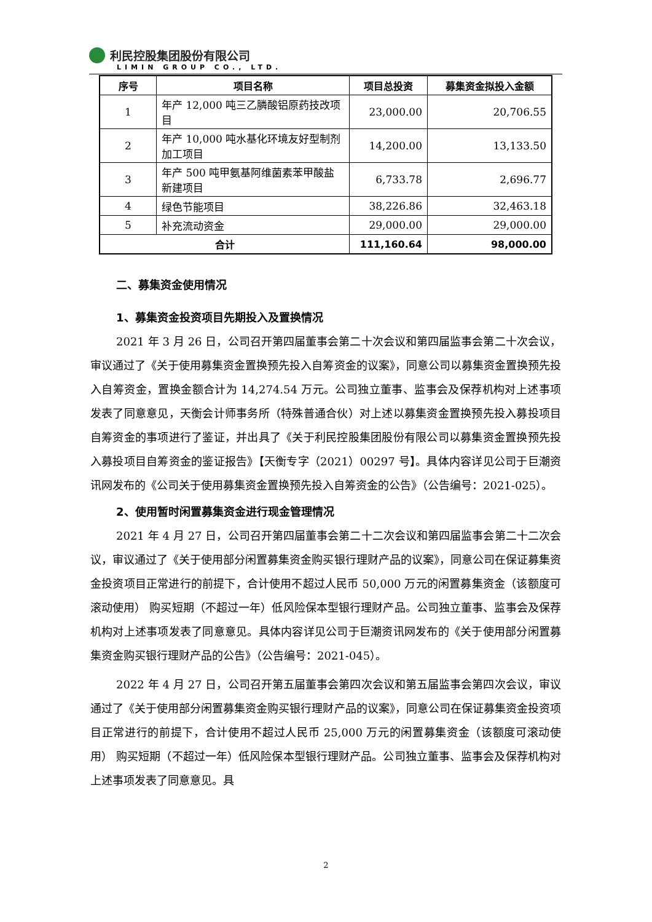利民控股集团股份有限公司
LIMIN GROUP CO., LTD.
| 序号 | 项目名称 | 项目总投资 | 募集资金拟投入金额 |
| --- | --- | --- | --- |
| 1 | 年产 12,000 吨三乙膦酸铝原药技改项目 | 23,000.00 | 20,706.55 |
| 2 | 年产 10,000 吨水基化环境友好型制剂加工项目 | 14,200.00 | 13,133.50 |
| 3 | 年产 500 吨甲氨基阿维菌素苯甲酸盐新建项目 | 6,733.78 | 2,696.77 |
| 4 | 绿色节能项目 | 38,226.86 | 32,463.18 |
| 5 | 补充流动资金 | 29,000.00 | 29,000.00 |
| 合计 | | 111,160.64 | 98,000.00 |
二、募集资金使用情况
1、募集资金投资项目先期投入及置换情况
2021 年 3 月 26 日，公司召开第四届董事会第二十次会议和第四届监事会第二十次会议，审议通过了《关于使用募集资金置换预先投入自筹资金的议案》，同意公司以募集资金置换预先投入自筹资金，置换金额合计为 14,274.54 万元。公司独立董事、监事会及保荐机构对上述事项发表了同意意见，天衡会计师事务所（特殊普通合伙）对上述以募集资金置换预先投入募投项目自筹资金的事项进行了鉴证，并出具了《关于利民控股集团股份有限公司以募集资金置换预先投入募投项目自筹资金的鉴证报告》【天衡专字（2021）00297 号】。具体内容详见公司于巨潮资讯网发布的《公司关于使用募集资金置换预先投入自筹资金的公告》（公告编号：2021-025）。
2、使用暂时闲置募集资金进行现金管理情况
2021 年 4 月 27 日，公司召开第四届董事会第二十二次会议和第四届监事会第二十二次会议，审议通过了《关于使用部分闲置募集资金购买银行理财产品的议案》，同意公司在保证募集资金投资项目正常进行的前提下，合计使用不超过人民币 50,000 万元的闲置募集资金（该额度可滚动使用） 购买短期（不超过一年）低风险保本型银行理财产品。公司独立董事、监事会及保荐机构对上述事项发表了同意意见。具体内容详见公司于巨潮资讯网发布的《关于使用部分闲置募集资金购买银行理财产品的公告》（公告编号：2021-045）。
2022 年 4 月 27 日，公司召开第五届董事会第四次会议和第五届监事会第四次会议，审议通过了《关于使用部分闲置募集资金购买银行理财产品的议案》，同意公司在保证募集资金投资项目正常进行的前提下，合计使用不超过人民币 25,000 万元的闲置募集资金（该额度可滚动使用） 购买短期（不超过一年）低风险保本型银行理财产品。公司独立董事、监事会及保荐机构对上述事项发表了同意意见。具
2